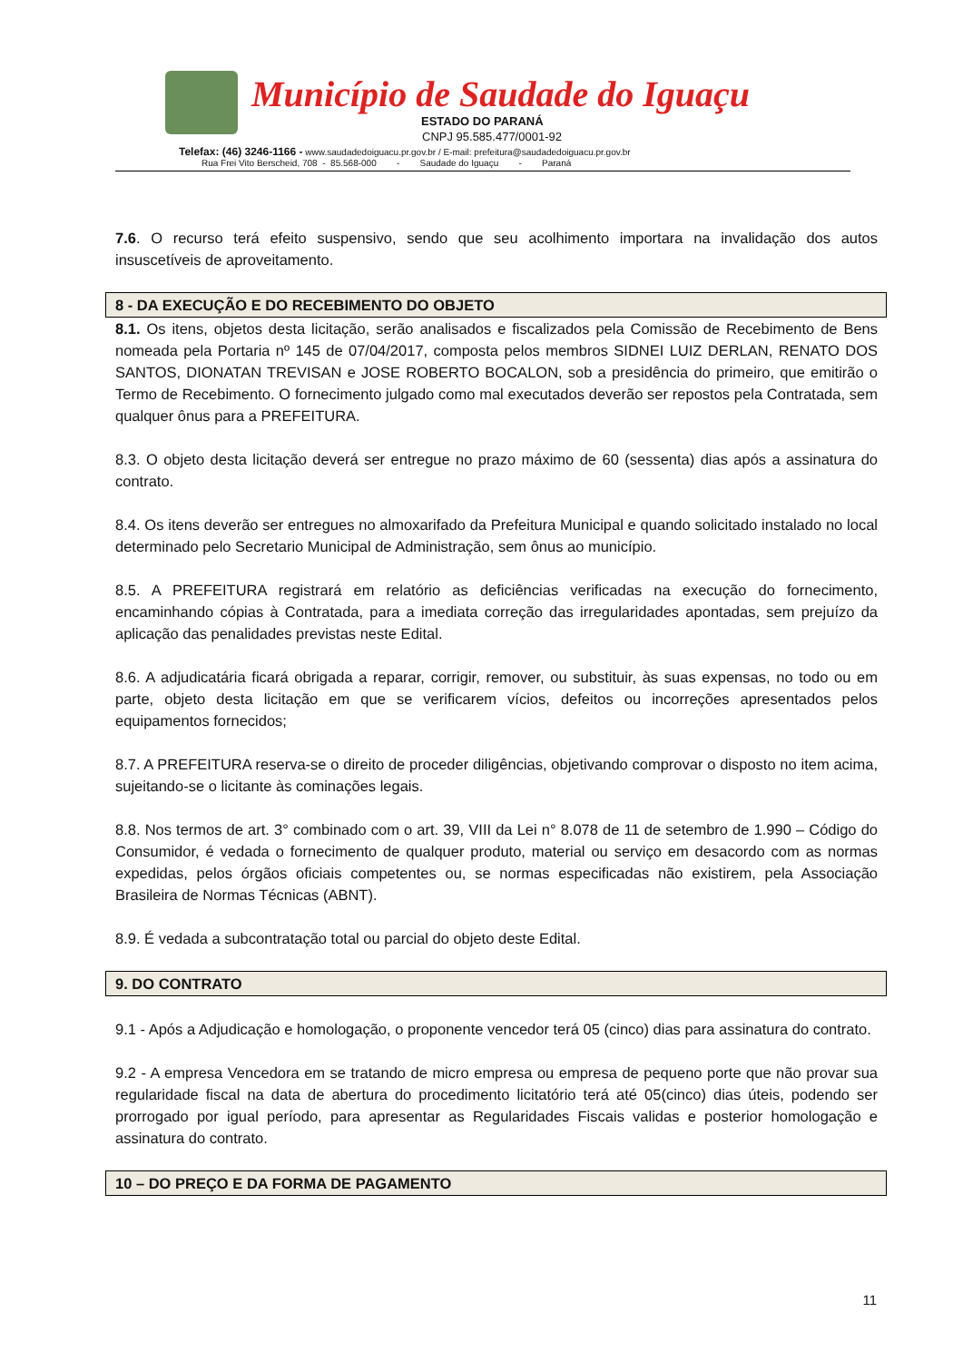Município de Saudade do Iguaçu
ESTADO DO PARANÁ
CNPJ 95.585.477/0001-92
Telefax: (46) 3246-1166 - www.saudadedoiguacu.pr.gov.br / E-mail: prefeitura@saudadedoiguacu.pr.gov.br
Rua Frei Vito Berscheid, 708 - 85.568-000 - Saudade do Iguaçu - Paraná
7.6. O recurso terá efeito suspensivo, sendo que seu acolhimento importara na invalidação dos autos insuscetíveis de aproveitamento.
8 - DA EXECUÇÃO E DO RECEBIMENTO DO OBJETO
8.1. Os itens, objetos desta licitação, serão analisados e fiscalizados pela Comissão de Recebimento de Bens nomeada pela Portaria nº 145 de 07/04/2017, composta pelos membros SIDNEI LUIZ DERLAN, RENATO DOS SANTOS, DIONATAN TREVISAN e JOSE ROBERTO BOCALON, sob a presidência do primeiro, que emitirão o Termo de Recebimento. O fornecimento julgado como mal executados deverão ser repostos pela Contratada, sem qualquer ônus para a PREFEITURA.
8.3. O objeto desta licitação deverá ser entregue no prazo máximo de 60 (sessenta) dias após a assinatura do contrato.
8.4. Os itens deverão ser entregues no almoxarifado da Prefeitura Municipal e quando solicitado instalado no local determinado pelo Secretario Municipal de Administração, sem ônus ao município.
8.5. A PREFEITURA registrará em relatório as deficiências verificadas na execução do fornecimento, encaminhando cópias à Contratada, para a imediata correção das irregularidades apontadas, sem prejuízo da aplicação das penalidades previstas neste Edital.
8.6. A adjudicatária ficará obrigada a reparar, corrigir, remover, ou substituir, às suas expensas, no todo ou em parte, objeto desta licitação em que se verificarem vícios, defeitos ou incorreções apresentados pelos equipamentos fornecidos;
8.7. A PREFEITURA reserva-se o direito de proceder diligências, objetivando comprovar o disposto no item acima, sujeitando-se o licitante às cominações legais.
8.8. Nos termos de art. 3° combinado com o art. 39, VIII da Lei n° 8.078 de 11 de setembro de 1.990 – Código do Consumidor, é vedada o fornecimento de qualquer produto, material ou serviço em desacordo com as normas expedidas, pelos órgãos oficiais competentes ou, se normas especificadas não existirem, pela Associação Brasileira de Normas Técnicas (ABNT).
8.9. É vedada a subcontratação total ou parcial do objeto deste Edital.
9. DO CONTRATO
9.1 - Após a Adjudicação e homologação, o proponente vencedor terá 05 (cinco) dias para assinatura do contrato.
9.2 - A empresa Vencedora em se tratando de micro empresa ou empresa de pequeno porte que não provar sua regularidade fiscal na data de abertura do procedimento licitatório terá até 05(cinco) dias úteis, podendo ser prorrogado por igual período, para apresentar as Regularidades Fiscais validas e posterior homologação e assinatura do contrato.
10 – DO PREÇO E DA FORMA DE PAGAMENTO
11